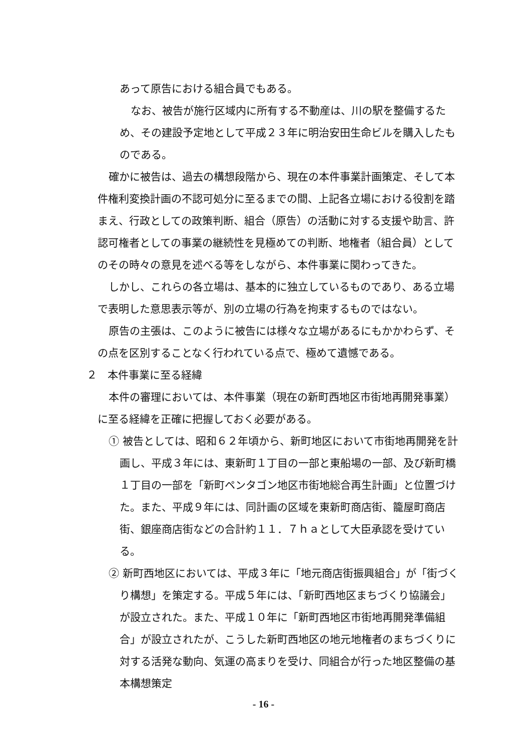あって原告における組合員でもある。
なお、被告が施行区域内に所有する不動産は、川の駅を整備するため、その建設予定地として平成２３年に明治安田生命ビルを購入したものである。
確かに被告は、過去の構想段階から、現在の本件事業計画策定、そして本件権利変換計画の不認可処分に至るまでの間、上記各立場における役割を踏まえ、行政としての政策判断、組合（原告）の活動に対する支援や助言、許認可権者としての事業の継続性を見極めての判断、地権者（組合員）としてのその時々の意見を述べる等をしながら、本件事業に関わってきた。
しかし、これらの各立場は、基本的に独立しているものであり、ある立場で表明した意思表示等が、別の立場の行為を拘束するものではない。
原告の主張は、このように被告には様々な立場があるにもかかわらず、その点を区別することなく行われている点で、極めて遺憾である。
２　本件事業に至る経緯
本件の審理においては、本件事業（現在の新町西地区市街地再開発事業）に至る経緯を正確に把握しておく必要がある。
① 被告としては、昭和６２年頃から、新町地区において市街地再開発を計画し、平成３年には、東新町１丁目の一部と東船場の一部、及び新町橋１丁目の一部を「新町ペンタゴン地区市街地総合再生計画」と位置づけた。また、平成９年には、同計画の区域を東新町商店街、籠屋町商店街、銀座商店街などの合計約１１．７ｈａとして大臣承認を受けている。
② 新町西地区においては、平成３年に「地元商店街振興組合」が「街づくり構想」を策定する。平成５年には、「新町西地区まちづくり協議会」が設立された。また、平成１０年に「新町西地区市街地再開発準備組合」が設立されたが、こうした新町西地区の地元地権者のまちづくりに対する活発な動向、気運の高まりを受け、同組合が行った地区整備の基本構想策定
- 16 -